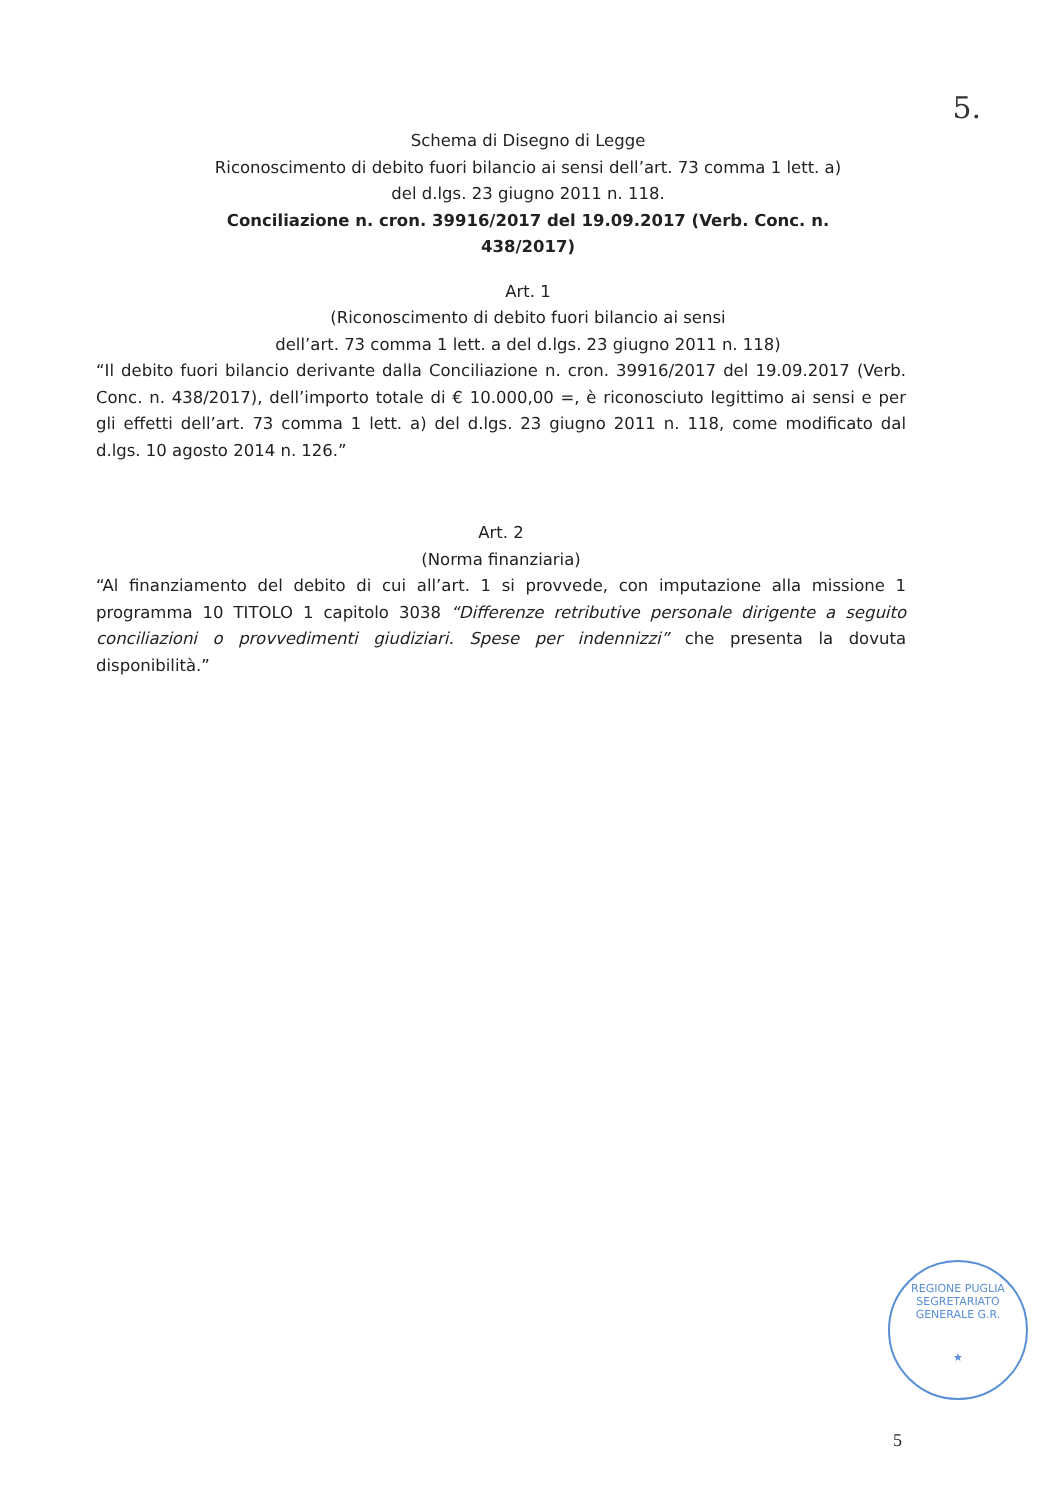5.
Schema di Disegno di Legge
Riconoscimento di debito fuori bilancio ai sensi dell’art. 73 comma 1 lett. a)
del d.lgs. 23 giugno 2011 n. 118.
Conciliazione n. cron. 39916/2017 del 19.09.2017 (Verb. Conc. n.
438/2017)
Art. 1
(Riconoscimento di debito fuori bilancio ai sensi
dell’art. 73 comma 1 lett. a del d.lgs. 23 giugno 2011 n. 118)
“Il debito fuori bilancio derivante dalla Conciliazione n. cron. 39916/2017 del 19.09.2017 (Verb. Conc. n. 438/2017), dell’importo totale di € 10.000,00 =, è riconosciuto legittimo ai sensi e per gli effetti dell’art. 73 comma 1 lett. a) del d.lgs. 23 giugno 2011 n. 118, come modificato dal d.lgs. 10 agosto 2014 n. 126.”
Art. 2
(Norma finanziaria)
“Al finanziamento del debito di cui all’art. 1 si provvede, con imputazione alla missione 1 programma 10 TITOLO 1 capitolo 3038 “Differenze retributive personale dirigente a seguito conciliazioni o provvedimenti giudiziari. Spese per indennizzi” che presenta la dovuta disponibilità.”
REGIONE PUGLIA
SEGRETARIATO GENERALE G.R.
★
5